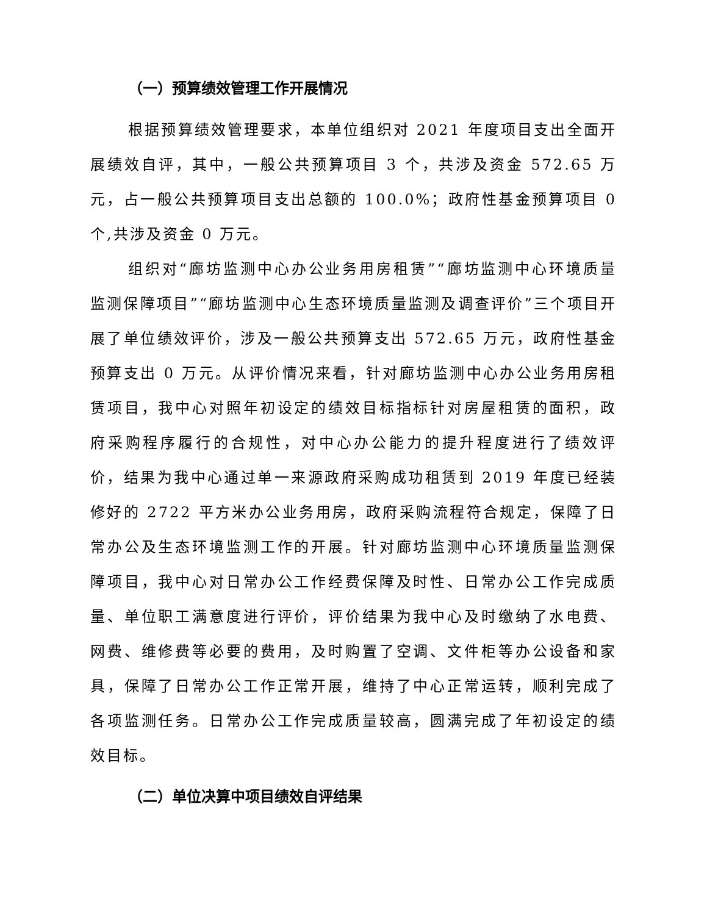（一）预算绩效管理工作开展情况
根据预算绩效管理要求，本单位组织对 2021 年度项目支出全面开展绩效自评，其中，一般公共预算项目 3 个，共涉及资金 572.65 万元，占一般公共预算项目支出总额的 100.0%；政府性基金预算项目 0 个,共涉及资金 0 万元。
组织对“廊坊监测中心办公业务用房租赁”“廊坊监测中心环境质量监测保障项目”“廊坊监测中心生态环境质量监测及调查评价”三个项目开展了单位绩效评价，涉及一般公共预算支出 572.65 万元，政府性基金预算支出 0 万元。从评价情况来看，针对廊坊监测中心办公业务用房租赁项目，我中心对照年初设定的绩效目标指标针对房屋租赁的面积，政府采购程序履行的合规性，对中心办公能力的提升程度进行了绩效评价，结果为我中心通过单一来源政府采购成功租赁到 2019 年度已经装修好的 2722 平方米办公业务用房，政府采购流程符合规定，保障了日常办公及生态环境监测工作的开展。针对廊坊监测中心环境质量监测保障项目，我中心对日常办公工作经费保障及时性、日常办公工作完成质量、单位职工满意度进行评价，评价结果为我中心及时缴纳了水电费、网费、维修费等必要的费用，及时购置了空调、文件柜等办公设备和家具，保障了日常办公工作正常开展，维持了中心正常运转，顺利完成了各项监测任务。日常办公工作完成质量较高，圆满完成了年初设定的绩效目标。
（二）单位决算中项目绩效自评结果